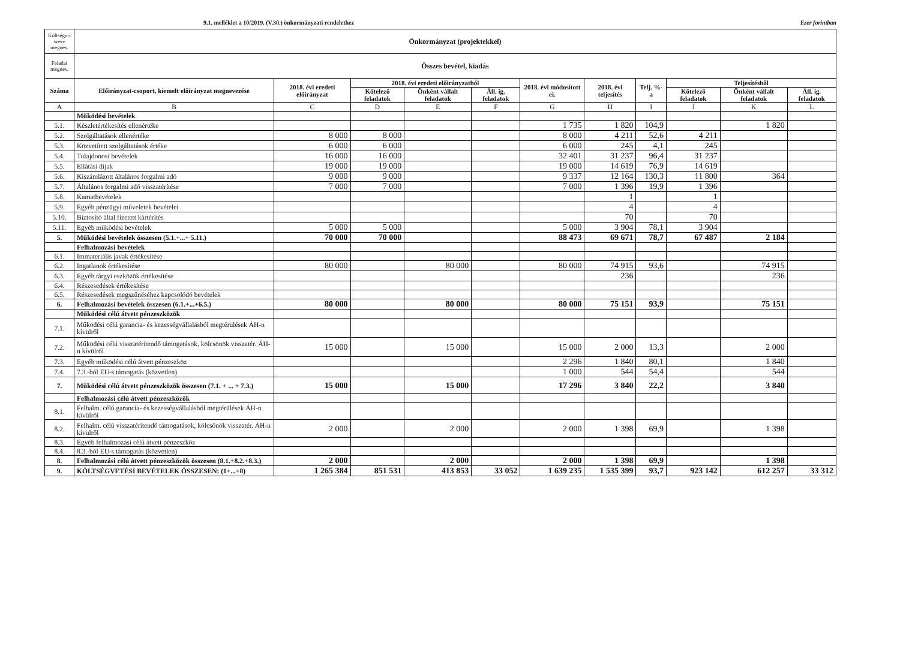9.1. melléklet a 10/2019. (V.30.) önkormányzati rendelethez Ezer forintban
| Költségv-i szerv megnev. | Önkormányzat (projektekkel) | | | | | | | | | | |
| Feladat megnev. | Összes bevétel, kiadás | | | | | | | | | | |
| Száma | Előirányzat-csoport, kiemelt előirányzat megnevezése | 2018. évi eredeti előirányzat | 2018. évi eredeti előirányzatból | | | 2018. évi módosított ei. | 2018. évi teljesítés | Telj. %-a | Teljesítésből | | |
| | | | Kötelező feladatok | Önként vállalt feladatok | Áll. ig. feladatok | | | | Kötelező feladatok | Önként vállalt feladatok | Áll. ig. feladatok |
| A | B | C | D | E | F | G | H | I | J | K | L |
| | Működési bevételek | | | | | | | | | | |
| 5.1. | Készletértékesítés ellenértéke | | | | | 1 735 | 1 820 | 104,9 | | 1 820 | |
| 5.2. | Szolgáltatások ellenértéke | 8 000 | 8 000 | | | 8 000 | 4 211 | 52,6 | 4 211 | | |
| 5.3. | Közvetített szolgáltatások értéke | 6 000 | 6 000 | | | 6 000 | 245 | 4,1 | 245 | | |
| 5.4. | Tulajdonosi bevételek | 16 000 | 16 000 | | | 32 401 | 31 237 | 96,4 | 31 237 | | |
| 5.5. | Ellátási díjak | 19 000 | 19 000 | | | 19 000 | 14 619 | 76,9 | 14 619 | | |
| 5.6. | Kiszámlázott általános forgalmi adó | 9 000 | 9 000 | | | 9 337 | 12 164 | 130,3 | 11 800 | 364 | |
| 5.7. | Általános forgalmi adó visszatérítése | 7 000 | 7 000 | | | 7 000 | 1 396 | 19,9 | 1 396 | | |
| 5.8. | Kamatbevételek | | | | | | 1 | | 1 | | |
| 5.9. | Egyéb pénzügyi műveletek bevételei | | | | | | 4 | | 4 | | |
| 5.10. | Biztosító által fizetett kártérítés | | | | | | 70 | | 70 | | |
| 5.11. | Egyéb működési bevételek | 5 000 | 5 000 | | | 5 000 | 3 904 | 78,1 | 3 904 | | |
| 5. | Működési bevételek összesen (5.1.+...+ 5.11.) | 70 000 | 70 000 | | | 88 473 | 69 671 | 78,7 | 67 487 | 2 184 | |
| | Felhalmozási bevételek | | | | | | | | | | |
| 6.1. | Immateriális javak értékesítése | | | | | | | | | | |
| 6.2. | Ingatlanok értékesítése | 80 000 | | 80 000 | | 80 000 | 74 915 | 93,6 | | 74 915 | |
| 6.3. | Egyéb tárgyi eszközök értékesítése | | | | | | 236 | | | 236 | |
| 6.4. | Részesedések értékesítése | | | | | | | | | | |
| 6.5. | Részesedések megszűnéséhez kapcsolódó bevételek | | | | | | | | | | |
| 6. | Felhalmozási bevételek összesen (6.1.+...+6.5.) | 80 000 | | 80 000 | | 80 000 | 75 151 | 93,9 | | 75 151 | |
| | Működési célú átvett pénzeszközök | | | | | | | | | | |
| 7.1. | Működési célú garancia- és kezességvállalásból megtérülések ÁH-n kívülről | | | | | | | | | | |
| 7.2. | Működési célú visszatérítendő támogatások, kölcsönök visszatér. ÁH-n kívülről | 15 000 | | 15 000 | | 15 000 | 2 000 | 13,3 | | 2 000 | |
| 7.3. | Egyéb működési célú átvett pénzeszköz | | | | | 2 296 | 1 840 | 80,1 | | 1 840 | |
| 7.4. | 7.3.-ból EU-s támogatás (közvetlen) | | | | | 1 000 | 544 | 54,4 | | 544 | |
| 7. | Működési célú átvett pénzeszközök összesen (7.1. + ... + 7.3.) | 15 000 | | 15 000 | | 17 296 | 3 840 | 22,2 | | 3 840 | |
| | Felhalmozási célú átvett pénzeszközök | | | | | | | | | | |
| 8.1. | Felhalm. célú garancia- és kezességvállalásból megtérülések ÁH-n kívülről | | | | | | | | | | |
| 8.2. | Felhalm. célú visszatérítendő támogatások, kölcsönök visszatér. ÁH-n kívülről | 2 000 | | 2 000 | | 2 000 | 1 398 | 69,9 | | 1 398 | |
| 8.3. | Egyéb felhalmozási célú átvett pénzeszköz | | | | | | | | | | |
| 8.4. | 8.3.-ból EU-s támogatás (közvetlen) | | | | | | | | | | |
| 8. | Felhalmozási célú átvett pénzeszközök összesen (8.1.+8.2.+8.3.) | 2 000 | | 2 000 | | 2 000 | 1 398 | 69,9 | | 1 398 | |
| 9. | KÖLTSÉGVETÉSI BEVÉTELEK ÖSSZESEN: (1+...+8) | 1 265 384 | 851 531 | 413 853 | 33 052 | 1 639 235 | 1 535 399 | 93,7 | 923 142 | 612 257 | 33 312 |